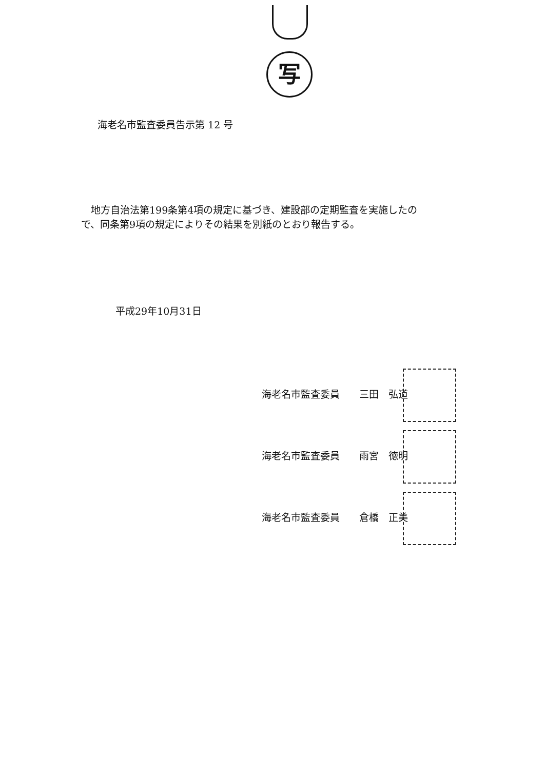写
海老名市監査委員告示第 12 号
　地方自治法第199条第4項の規定に基づき、建設部の定期監査を実施したので、同条第9項の規定によりその結果を別紙のとおり報告する。
平成29年10月31日
海老名市監査委員　　三田　弘道
海老名市監査委員　　雨宮　徳明
海老名市監査委員　　倉橋　正美